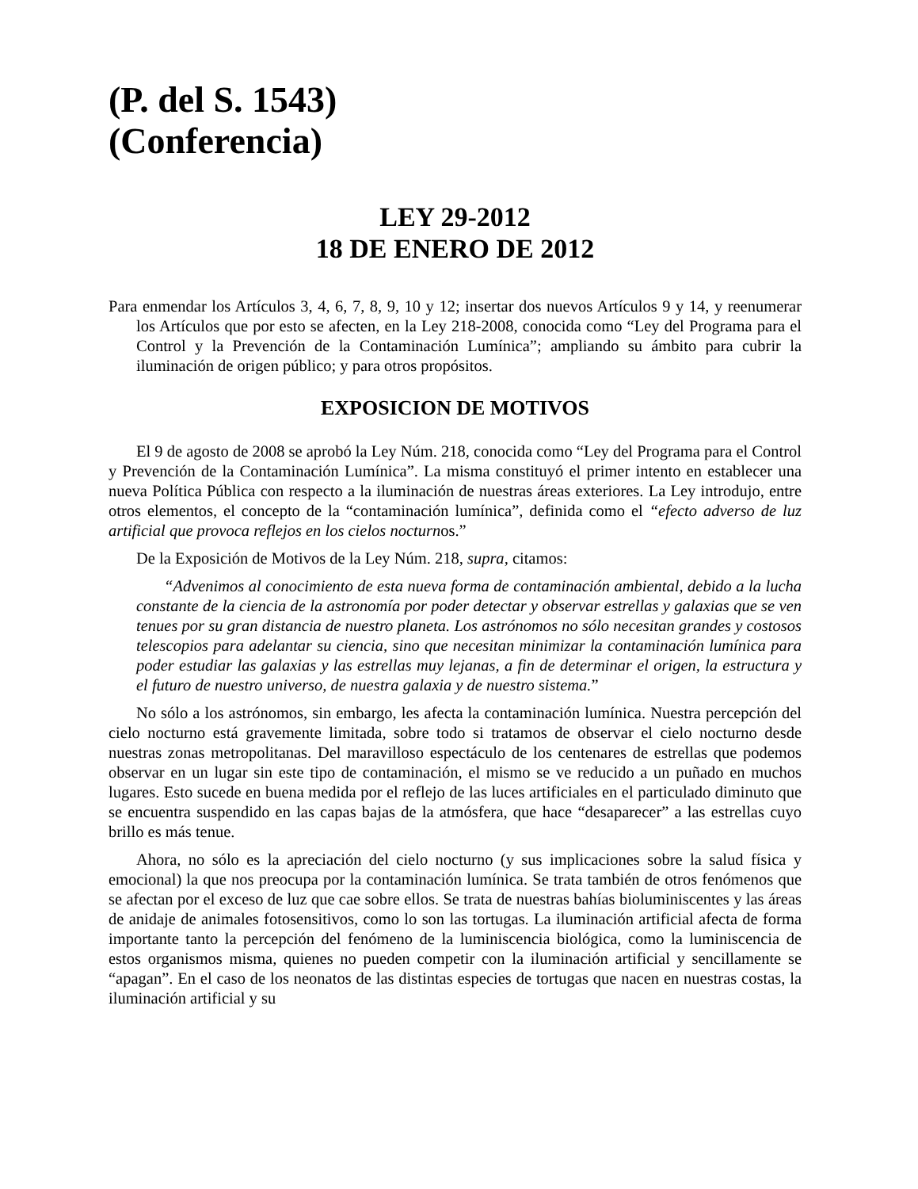(P. del S. 1543)
(Conferencia)
LEY 29-2012
18 DE ENERO DE 2012
Para enmendar los Artículos 3, 4, 6, 7, 8, 9, 10 y 12; insertar dos nuevos Artículos 9 y 14, y reenumerar los Artículos que por esto se afecten, en la Ley 218-2008, conocida como “Ley del Programa para el Control y la Prevención de la Contaminación Lumínica”; ampliando su ámbito para cubrir la iluminación de origen público; y para otros propósitos.
EXPOSICION DE MOTIVOS
El 9 de agosto de 2008 se aprobó la Ley Núm. 218, conocida como “Ley del Programa para el Control y Prevención de la Contaminación Lumínica”. La misma constituyó el primer intento en establecer una nueva Política Pública con respecto a la iluminación de nuestras áreas exteriores. La Ley introdujo, entre otros elementos, el concepto de la “contaminación lumínica”, definida como el “efecto adverso de luz artificial que provoca reflejos en los cielos nocturnos.”
De la Exposición de Motivos de la Ley Núm. 218, supra, citamos:
“Advenimos al conocimiento de esta nueva forma de contaminación ambiental, debido a la lucha constante de la ciencia de la astronomía por poder detectar y observar estrellas y galaxias que se ven tenues por su gran distancia de nuestro planeta. Los astrónomos no sólo necesitan grandes y costosos telescopios para adelantar su ciencia, sino que necesitan minimizar la contaminación lumínica para poder estudiar las galaxias y las estrellas muy lejanas, a fin de determinar el origen, la estructura y el futuro de nuestro universo, de nuestra galaxia y de nuestro sistema.”
No sólo a los astrónomos, sin embargo, les afecta la contaminación lumínica. Nuestra percepción del cielo nocturno está gravemente limitada, sobre todo si tratamos de observar el cielo nocturno desde nuestras zonas metropolitanas. Del maravilloso espectáculo de los centenares de estrellas que podemos observar en un lugar sin este tipo de contaminación, el mismo se ve reducido a un puñado en muchos lugares. Esto sucede en buena medida por el reflejo de las luces artificiales en el particulado diminuto que se encuentra suspendido en las capas bajas de la atmósfera, que hace “desaparecer” a las estrellas cuyo brillo es más tenue.
Ahora, no sólo es la apreciación del cielo nocturno (y sus implicaciones sobre la salud física y emocional) la que nos preocupa por la contaminación lumínica. Se trata también de otros fenómenos que se afectan por el exceso de luz que cae sobre ellos. Se trata de nuestras bahías bioluminiscentes y las áreas de anidaje de animales fotosensitivos, como lo son las tortugas. La iluminación artificial afecta de forma importante tanto la percepción del fenómeno de la luminiscencia biológica, como la luminiscencia de estos organismos misma, quienes no pueden competir con la iluminación artificial y sencillamente se “apagan”. En el caso de los neonatos de las distintas especies de tortugas que nacen en nuestras costas, la iluminación artificial y su